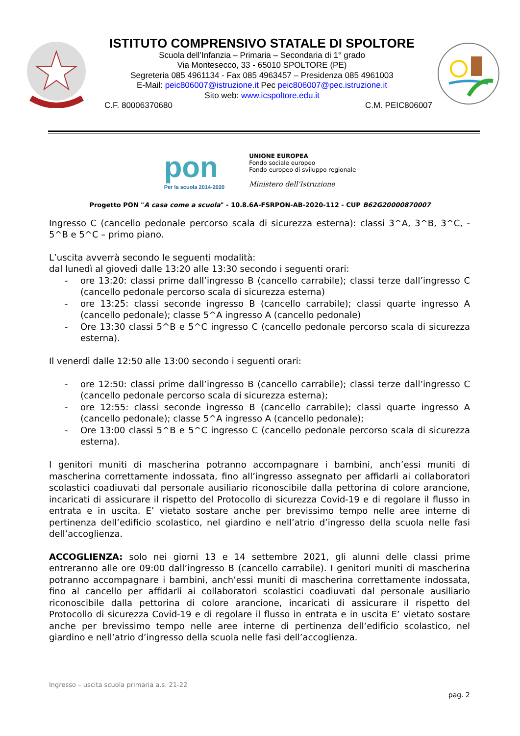ISTITUTO COMPRENSIVO STATALE DI SPOLTORE
Scuola dell’Infanzia – Primaria – Secondaria di 1° grado
Via Montesecco, 33 - 65010 SPOLTORE (PE)
Segreteria 085 4961134 - Fax 085 4963457 – Presidenza 085 4961003
E-Mail: peic806007@istruzione.it Pec peic806007@pec.istruzione.it
Sito web: www.icspoltore.edu.it
C.F. 80006370680 C.M. PEIC806007
pon
Per la scuola 2014-2020
UNIONE EUROPEA
Fondo sociale europeo
Fondo europeo di sviluppo regionale
Ministero dell’Istruzione
Progetto PON "A casa come a scuola" - 10.8.6A-FSRPON-AB-2020-112 - CUP B62G20000870007
Ingresso C (cancello pedonale percorso scala di sicurezza esterna): classi 3^A, 3^B, 3^C, - 5^B e 5^C – primo piano.
L’uscita avverrà secondo le seguenti modalità:
dal lunedì al giovedì dalle 13:20 alle 13:30 secondo i seguenti orari:
- ore 13:20: classi prime dall’ingresso B (cancello carrabile); classi terze dall’ingresso C (cancello pedonale percorso scala di sicurezza esterna)
- ore 13:25: classi seconde ingresso B (cancello carrabile); classi quarte ingresso A (cancello pedonale); classe 5^A ingresso A (cancello pedonale)
- Ore 13:30 classi 5^B e 5^C ingresso C (cancello pedonale percorso scala di sicurezza esterna).
Il venerdì dalle 12:50 alle 13:00 secondo i seguenti orari:
- ore 12:50: classi prime dall’ingresso B (cancello carrabile); classi terze dall’ingresso C (cancello pedonale percorso scala di sicurezza esterna);
- ore 12:55: classi seconde ingresso B (cancello carrabile); classi quarte ingresso A (cancello pedonale); classe 5^A ingresso A (cancello pedonale);
- Ore 13:00 classi 5^B e 5^C ingresso C (cancello pedonale percorso scala di sicurezza esterna).
I genitori muniti di mascherina potranno accompagnare i bambini, anch’essi muniti di mascherina correttamente indossata, fino all’ingresso assegnato per affidarli ai collaboratori scolastici coadiuvati dal personale ausiliario riconoscibile dalla pettorina di colore arancione, incaricati di assicurare il rispetto del Protocollo di sicurezza Covid-19 e di regolare il flusso in entrata e in uscita. E’ vietato sostare anche per brevissimo tempo nelle aree interne di pertinenza dell’edificio scolastico, nel giardino e nell’atrio d’ingresso della scuola nelle fasi dell’accoglienza.
ACCOGLIENZA: solo nei giorni 13 e 14 settembre 2021, gli alunni delle classi prime entreranno alle ore 09:00 dall’ingresso B (cancello carrabile). I genitori muniti di mascherina potranno accompagnare i bambini, anch’essi muniti di mascherina correttamente indossata, fino al cancello per affidarli ai collaboratori scolastici coadiuvati dal personale ausiliario riconoscibile dalla pettorina di colore arancione, incaricati di assicurare il rispetto del Protocollo di sicurezza Covid-19 e di regolare il flusso in entrata e in uscita E’ vietato sostare anche per brevissimo tempo nelle aree interne di pertinenza dell’edificio scolastico, nel giardino e nell’atrio d’ingresso della scuola nelle fasi dell’accoglienza.
Ingresso – uscita scuola primaria a.s. 21-22
pag. 2